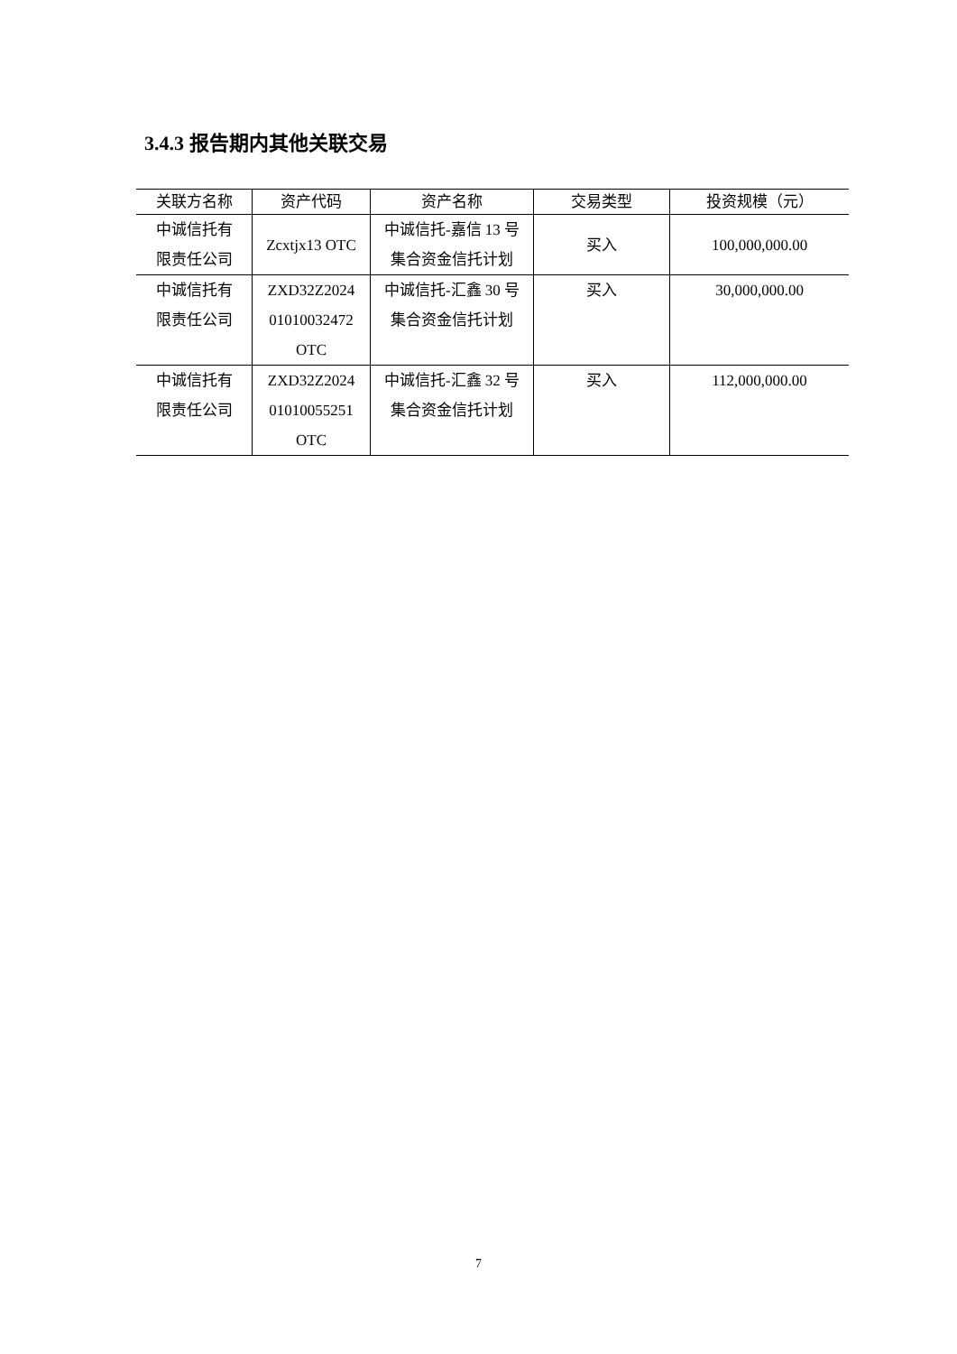3.4.3 报告期内其他关联交易
| 关联方名称 | 资产代码 | 资产名称 | 交易类型 | 投资规模（元） |
| --- | --- | --- | --- | --- |
| 中诚信托有 限责任公司 | Zcxtjx13 OTC | 中诚信托-嘉信 13 号 集合资金信托计划 | 买入 | 100,000,000.00 |
| 中诚信托有 限责任公司 | ZXD32Z2024 01010032472 OTC | 中诚信托-汇鑫 30 号 集合资金信托计划 | 买入 | 30,000,000.00 |
| 中诚信托有 限责任公司 | ZXD32Z2024 01010055251 OTC | 中诚信托-汇鑫 32 号 集合资金信托计划 | 买入 | 112,000,000.00 |
7